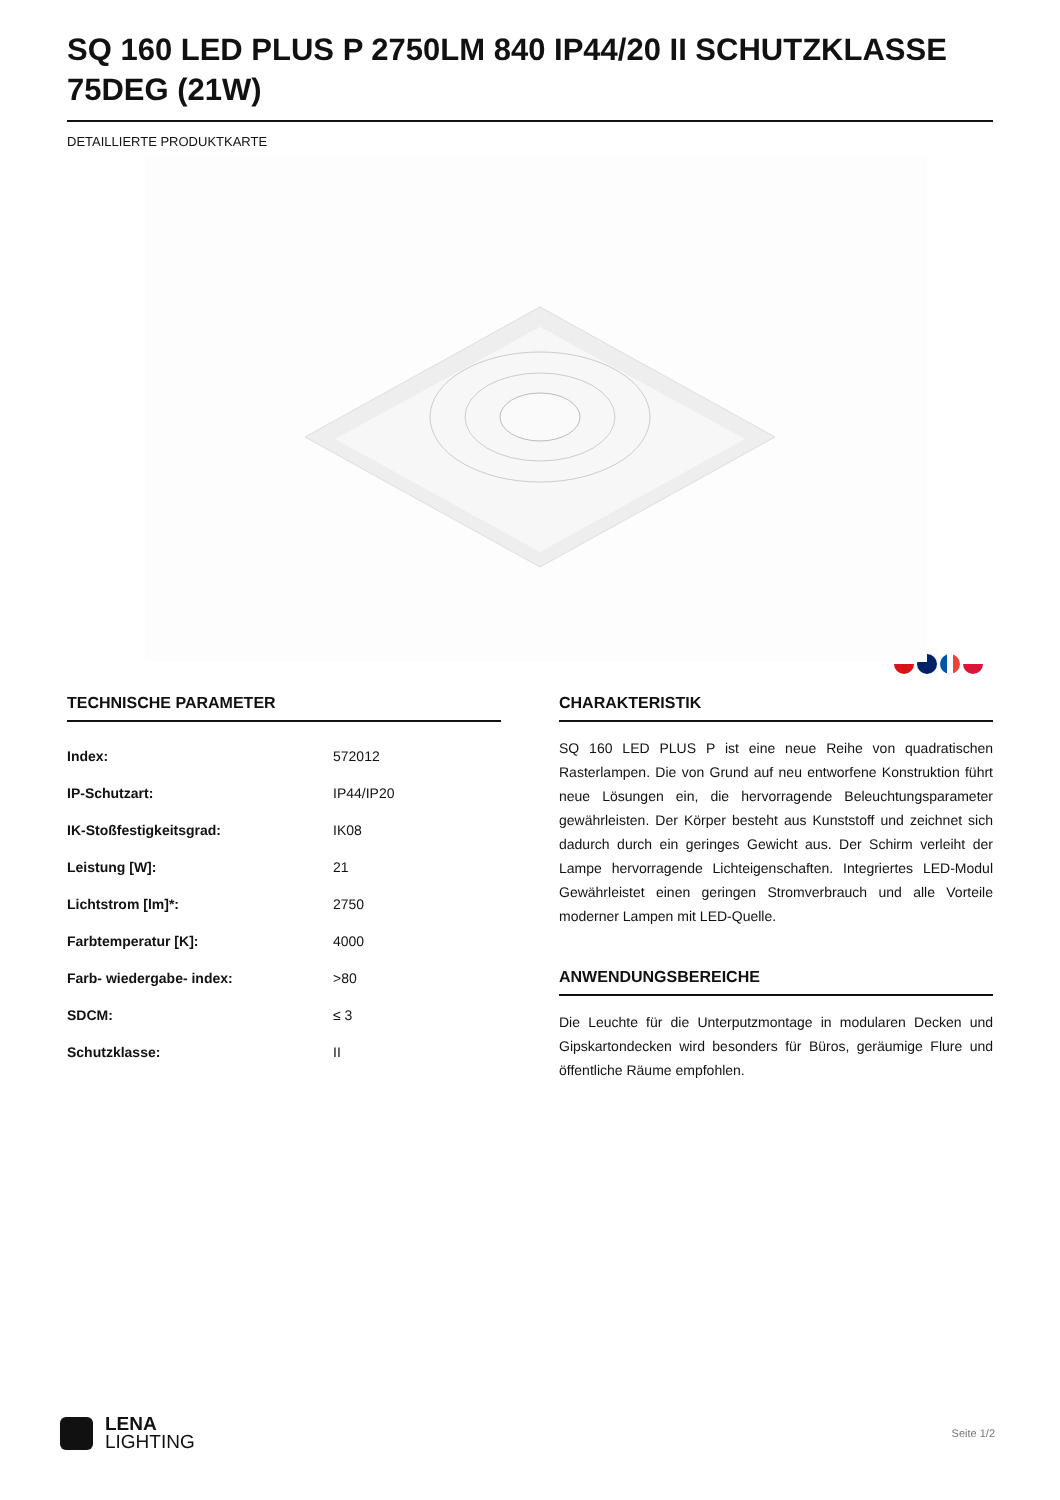SQ 160 LED PLUS P 2750LM 840 IP44/20 II SCHUTZKLASSE 75DEG (21W)
DETAILLIERTE PRODUKTKARTE
TECHNISCHE PARAMETER
| Index: | 572012 |
| IP-Schutzart: | IP44/IP20 |
| IK-Stoßfestigkeitsgrad: | IK08 |
| Leistung [W]: | 21 |
| Lichtstrom [lm]*: | 2750 |
| Farbtemperatur [K]: | 4000 |
| Farb- wiedergabe- index: | >80 |
| SDCM: | ≤ 3 |
| Schutzklasse: | II |
CHARAKTERISTIK
SQ 160 LED PLUS P ist eine neue Reihe von quadratischen Rasterlampen. Die von Grund auf neu entworfene Konstruktion führt neue Lösungen ein, die hervorragende Beleuchtungsparameter gewährleisten. Der Körper besteht aus Kunststoff und zeichnet sich dadurch durch ein geringes Gewicht aus. Der Schirm verleiht der Lampe hervorragende Lichteigenschaften. Integriertes LED-Modul Gewährleistet einen geringen Stromverbrauch und alle Vorteile moderner Lampen mit LED-Quelle.
ANWENDUNGSBEREICHE
Die Leuchte für die Unterputzmontage in modularen Decken und Gipskartondecken wird besonders für Büros, geräumige Flure und öffentliche Räume empfohlen.
LENA
LIGHTING
Seite 1/2